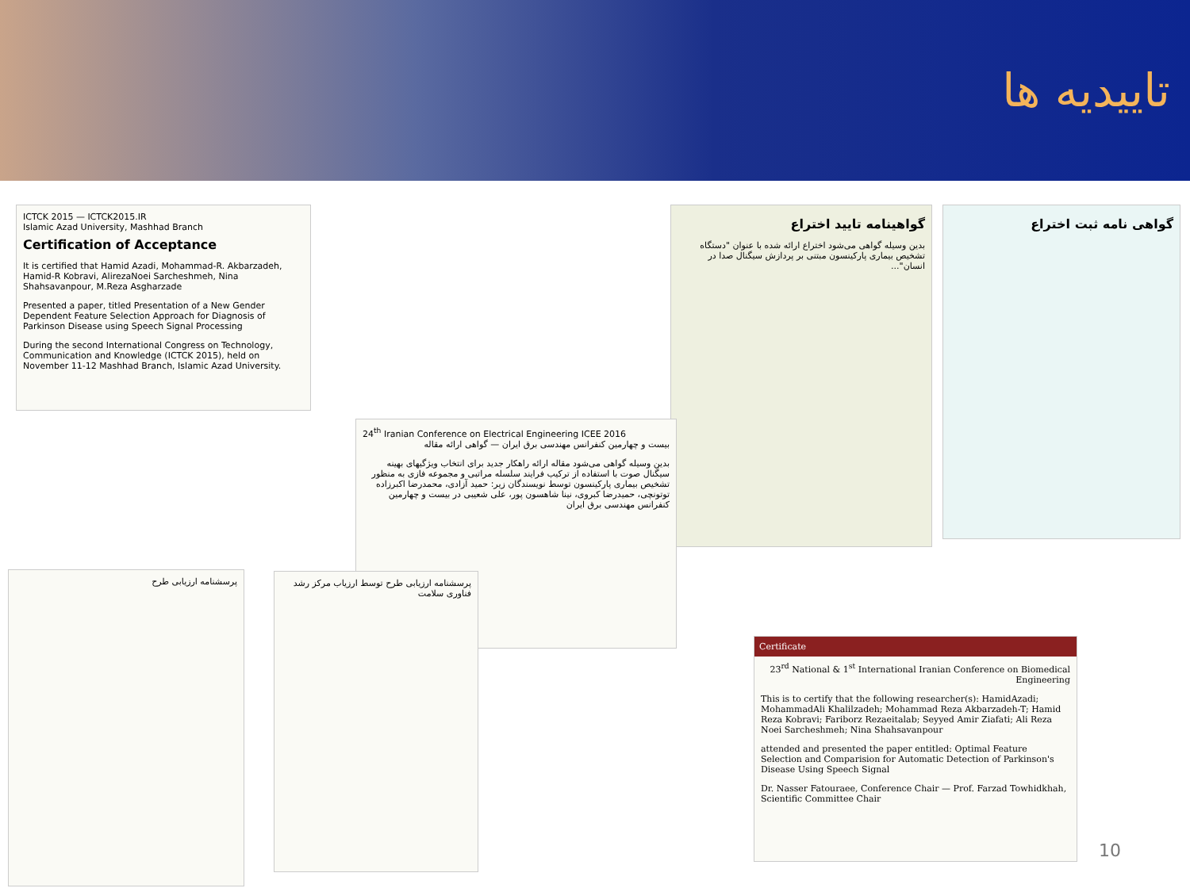تاییدیه ها
ICTCK 2015 — ICTCK2015.IR
Islamic Azad University, Mashhad Branch
Certification of Acceptance
It is certified that Hamid Azadi, Mohammad-R. Akbarzadeh, Hamid-R Kobravi, AlirezaNoei Sarcheshmeh, Nina Shahsavanpour, M.Reza Asgharzade
Presented a paper, titled Presentation of a New Gender Dependent Feature Selection Approach for Diagnosis of Parkinson Disease using Speech Signal Processing
During the second International Congress on Technology, Communication and Knowledge (ICTCK 2015), held on November 11-12 Mashhad Branch, Islamic Azad University.
گواهینامه تایید اختراع
بدین وسیله گواهی می‌شود اختراع ارائه شده با عنوان "دستگاه تشخیص بیماری پارکینسون مبتنی بر پردازش سیگنال صدا در انسان"...
گواهی نامه ثبت اختراع
24<sup>th</sup> Iranian Conference on Electrical Engineering ICEE 2016
بیست و چهارمین کنفرانس مهندسی برق ایران — گواهی ارائه مقاله
بدین وسیله گواهی می‌شود مقاله ارائه راهکار جدید برای انتخاب ویژگیهای بهینه سیگنال صوت با استفاده از ترکیب فرایند سلسله مراتبی و مجموعه فازی به منظور تشخیص بیماری پارکینسون توسط نویسندگان زیر: حمید آزادی، محمدرضا اکبرزاده توتونچی، حمیدرضا کبروی، نینا شاهسون پور، علی شعیبی در بیست و چهارمین کنفرانس مهندسی برق ایران
پرسشنامه ارزیابی طرح
پرسشنامه ارزیابی طرح توسط ارزیاب مرکز رشد فناوری سلامت
Certificate
23<sup>rd</sup> National & 1<sup>st</sup> International Iranian Conference on Biomedical Engineering
This is to certify that the following researcher(s): HamidAzadi; MohammadAli Khalilzadeh; Mohammad Reza Akbarzadeh-T; Hamid Reza Kobravi; Fariborz Rezaeitalab; Seyyed Amir Ziafati; Ali Reza Noei Sarcheshmeh; Nina Shahsavanpour
attended and presented the paper entitled: Optimal Feature Selection and Comparision for Automatic Detection of Parkinson's Disease Using Speech Signal
Dr. Nasser Fatouraee, Conference Chair — Prof. Farzad Towhidkhah, Scientific Committee Chair
10